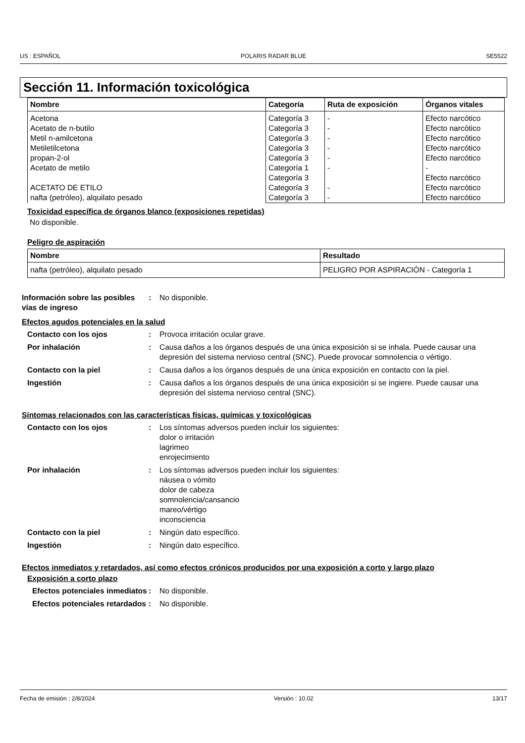US : ESPAÑOL POLARIS RADAR BLUE SE5522
Sección 11. Información toxicológica
| Nombre | Categoría | Ruta de exposición | Órganos vitales |
| --- | --- | --- | --- |
| Acetona Acetato de n-butilo Metil n-amilcetona Metiletilcetona propan-2-ol Acetato de metilo ACETATO DE ETILO nafta (petróleo), alquilato pesado | Categoría 3 Categoría 3 Categoría 3 Categoría 3 Categoría 3 Categoría 1 Categoría 3 Categoría 3 Categoría 3 | - - - - - - - - | Efecto narcótico Efecto narcótico Efecto narcótico Efecto narcótico Efecto narcótico - Efecto narcótico Efecto narcótico Efecto narcótico |
Toxicidad específica de órganos blanco (exposiciones repetidas)
No disponible.
Peligro de aspiración
| Nombre | Resultado |
| --- | --- |
| nafta (petróleo), alquilato pesado | PELIGRO POR ASPIRACIÓN - Categoría 1 |
Información sobre las posibles vías de ingreso
: No disponible.
Efectos agudos potenciales en la salud
Contacto con los ojos : Provoca irritación ocular grave.
Por inhalación : Causa daños a los órganos después de una única exposición si se inhala. Puede causar una depresión del sistema nervioso central (SNC). Puede provocar somnolencia o vértigo.
Contacto con la piel : Causa daños a los órganos después de una única exposición en contacto con la piel.
Ingestión : Causa daños a los órganos después de una única exposición si se ingiere. Puede causar una depresión del sistema nervioso central (SNC).
Síntomas relacionados con las características físicas, químicas y toxicológicas
Contacto con los ojos : Los síntomas adversos pueden incluir los siguientes:
dolor o irritación
lagrimeo
enrojecimiento
Por inhalación : Los síntomas adversos pueden incluir los siguientes:
náusea o vómito
dolor de cabeza
somnolencia/cansancio
mareo/vértigo
inconsciencia
Contacto con la piel : Ningún dato específico.
Ingestión : Ningún dato específico.
Efectos inmediatos y retardados, así como efectos crónicos producidos por una exposición a corto y largo plazo
Exposición a corto plazo
Efectos potenciales inmediatos
: No disponible.
Efectos potenciales retardados
: No disponible.
Fecha de emisión : 2/8/2024 Versión : 10.02 13/17